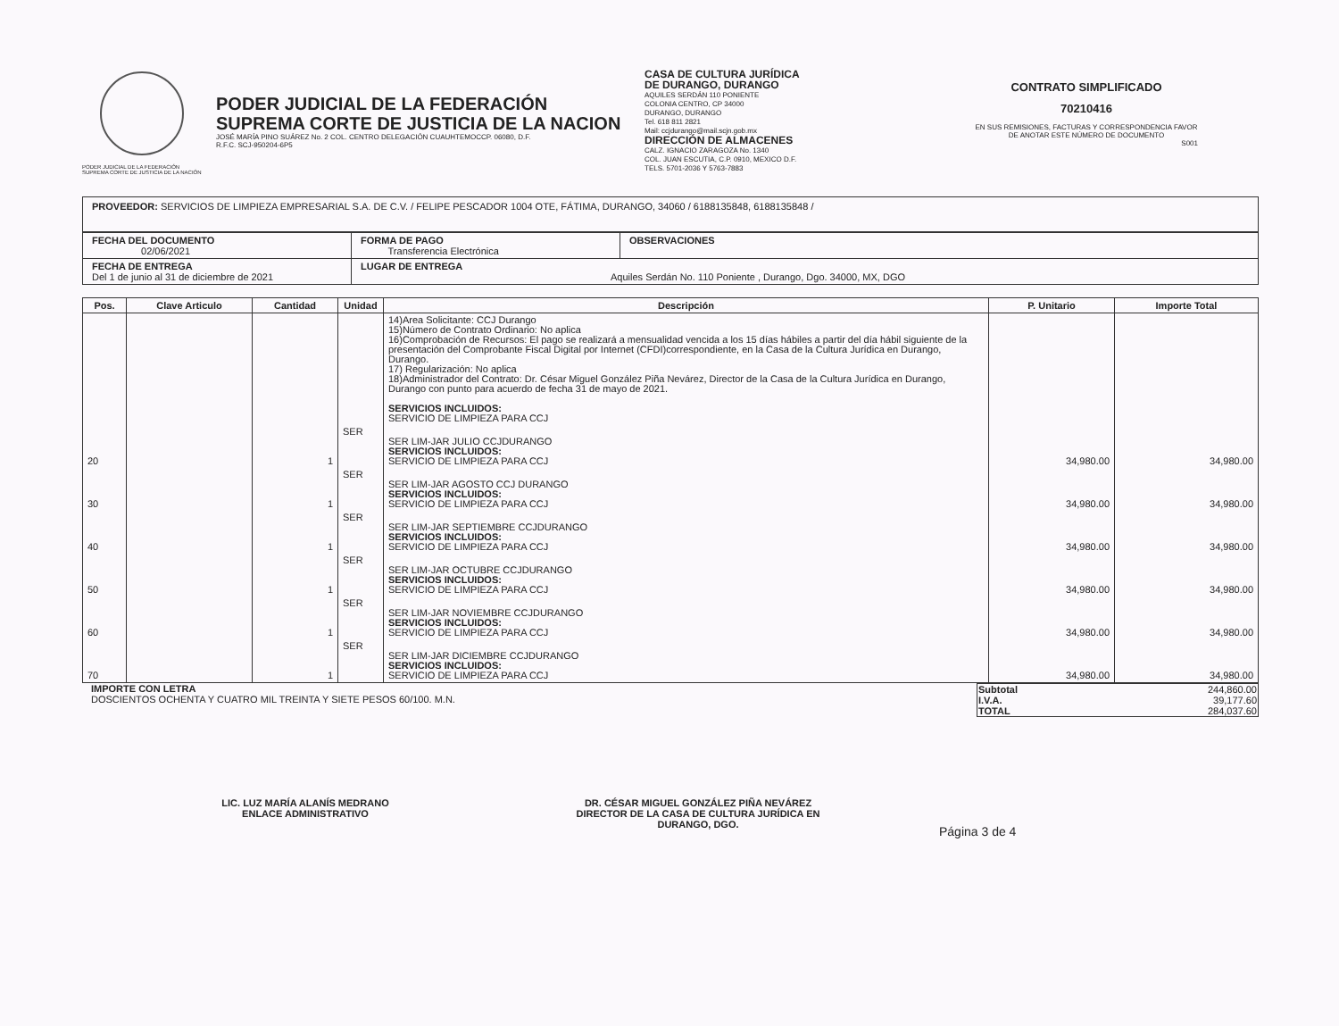PODER JUDICIAL DE LA FEDERACIÓN
SUPREMA CORTE DE JUSTICIA DE LA NACIÓN
PODER JUDICIAL DE LA FEDERACIÓN
SUPREMA CORTE DE JUSTICIA DE LA NACION
JOSÉ MARÍA PINO SUÁREZ No. 2 COL. CENTRO DELEGACIÓN CUAUHTEMOCCP. 06080, D.F.
R.F.C. SCJ-950204-6P5
CASA DE CULTURA JURÍDICA
DE DURANGO, DURANGO
AQUILES SERDÁN 110 PONIENTE
COLONIA CENTRO, CP 34000
DURANGO, DURANGO
Tel. 618 811 2821
Mail: ccjdurango@mail.scjn.gob.mx
DIRECCIÓN DE ALMACENES
CALZ. IGNACIO ZARAGOZA No. 1340
COL. JUAN ESCUTIA, C.P. 0910, MEXICO D.F.
TELS. 5701-2036 Y 5763-7883
CONTRATO SIMPLIFICADO
70210416
EN SUS REMISIONES, FACTURAS Y CORRESPONDENCIA FAVOR DE ANOTAR ESTE NÚMERO DE DOCUMENTO
S001
PROVEEDOR: SERVICIOS DE LIMPIEZA EMPRESARIAL S.A. DE C.V. / FELIPE PESCADOR 1004 OTE, FÁTIMA, DURANGO, 34060 / 6188135848, 6188135848 /
| FECHA DEL DOCUMENTO 02/06/2021 | FORMA DE PAGO Transferencia Electrónica | OBSERVACIONES |
| FECHA DE ENTREGA Del 1 de junio al 31 de diciembre de 2021 | LUGAR DE ENTREGA Aquiles Serdán No. 110 Poniente , Durango, Dgo. 34000, MX, DGO | |
| Pos. | Clave Articulo | Cantidad | Unidad | Descripción | P. Unitario | Importe Total |
| --- | --- | --- | --- | --- | --- | --- |
| | | | | 14)Area Solicitante: CCJ Durango 15)Número de Contrato Ordinario: No aplica 16)Comprobación de Recursos: El pago se realizará a mensualidad vencida a los 15 días hábiles a partir del día hábil siguiente de la presentación del Comprobante Fiscal Digital por Internet (CFDI)correspondiente, en la Casa de la Cultura Jurídica en Durango, Durango. 17) Regularización: No aplica 18)Administrador del Contrato: Dr. César Miguel González Piña Nevárez, Director de la Casa de la Cultura Jurídica en Durango, Durango con punto para acuerdo de fecha 31 de mayo de 2021. SERVICIOS INCLUIDOS: SERVICIO DE LIMPIEZA PARA CCJ | | |
| 20 | | 1 | SER | SER LIM-JAR JULIO CCJDURANGO SERVICIOS INCLUIDOS: SERVICIO DE LIMPIEZA PARA CCJ | 34,980.00 | 34,980.00 |
| 30 | | 1 | SER | SER LIM-JAR AGOSTO CCJ DURANGO SERVICIOS INCLUIDOS: SERVICIO DE LIMPIEZA PARA CCJ | 34,980.00 | 34,980.00 |
| 40 | | 1 | SER | SER LIM-JAR SEPTIEMBRE CCJDURANGO SERVICIOS INCLUIDOS: SERVICIO DE LIMPIEZA PARA CCJ | 34,980.00 | 34,980.00 |
| 50 | | 1 | SER | SER LIM-JAR OCTUBRE CCJDURANGO SERVICIOS INCLUIDOS: SERVICIO DE LIMPIEZA PARA CCJ | 34,980.00 | 34,980.00 |
| 60 | | 1 | SER | SER LIM-JAR NOVIEMBRE CCJDURANGO SERVICIOS INCLUIDOS: SERVICIO DE LIMPIEZA PARA CCJ | 34,980.00 | 34,980.00 |
| 70 | | 1 | SER | SER LIM-JAR DICIEMBRE CCJDURANGO SERVICIOS INCLUIDOS: SERVICIO DE LIMPIEZA PARA CCJ | 34,980.00 | 34,980.00 |
IMPORTE CON LETRA
DOSCIENTOS OCHENTA Y CUATRO MIL TREINTA Y SIETE PESOS 60/100. M.N.
| Subtotal | 244,860.00 |
| I.V.A. | 39,177.60 |
| TOTAL | 284,037.60 |
LIC. LUZ MARÍA ALANÍS MEDRANO
ENLACE ADMINISTRATIVO
DR. CÉSAR MIGUEL GONZÁLEZ PIÑA NEVÁREZ
DIRECTOR DE LA CASA DE CULTURA JURÍDICA EN
DURANGO, DGO.
Página 3 de 4